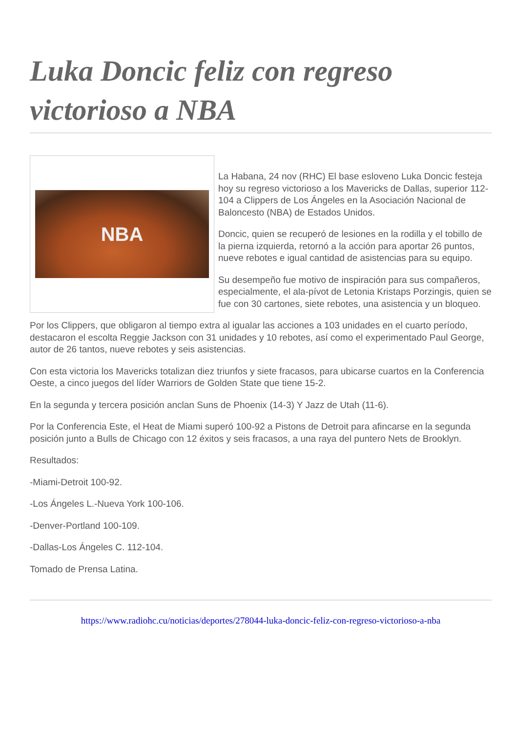Luka Doncic feliz con regreso victorioso a NBA
NBA
La Habana, 24 nov (RHC) El base esloveno Luka Doncic festeja hoy su regreso victorioso a los Mavericks de Dallas, superior 112-104 a Clippers de Los Ángeles en la Asociación Nacional de Baloncesto (NBA) de Estados Unidos.
Doncic, quien se recuperó de lesiones en la rodilla y el tobillo de la pierna izquierda, retornó a la acción para aportar 26 puntos, nueve rebotes e igual cantidad de asistencias para su equipo.
Su desempeño fue motivo de inspiración para sus compañeros, especialmente, el ala-pívot de Letonia Kristaps Porzingis, quien se fue con 30 cartones, siete rebotes, una asistencia y un bloqueo.
Por los Clippers, que obligaron al tiempo extra al igualar las acciones a 103 unidades en el cuarto período, destacaron el escolta Reggie Jackson con 31 unidades y 10 rebotes, así como el experimentado Paul George, autor de 26 tantos, nueve rebotes y seis asistencias.
Con esta victoria los Mavericks totalizan diez triunfos y siete fracasos, para ubicarse cuartos en la Conferencia Oeste, a cinco juegos del líder Warriors de Golden State que tiene 15-2.
En la segunda y tercera posición anclan Suns de Phoenix (14-3) Y Jazz de Utah (11-6).
Por la Conferencia Este, el Heat de Miami superó 100-92 a Pistons de Detroit para afincarse en la segunda posición junto a Bulls de Chicago con 12 éxitos y seis fracasos, a una raya del puntero Nets de Brooklyn.
Resultados:
-Miami-Detroit 100-92.
-Los Ángeles L.-Nueva York 100-106.
-Denver-Portland 100-109.
-Dallas-Los Ángeles C. 112-104.
Tomado de Prensa Latina.
https://www.radiohc.cu/noticias/deportes/278044-luka-doncic-feliz-con-regreso-victorioso-a-nba